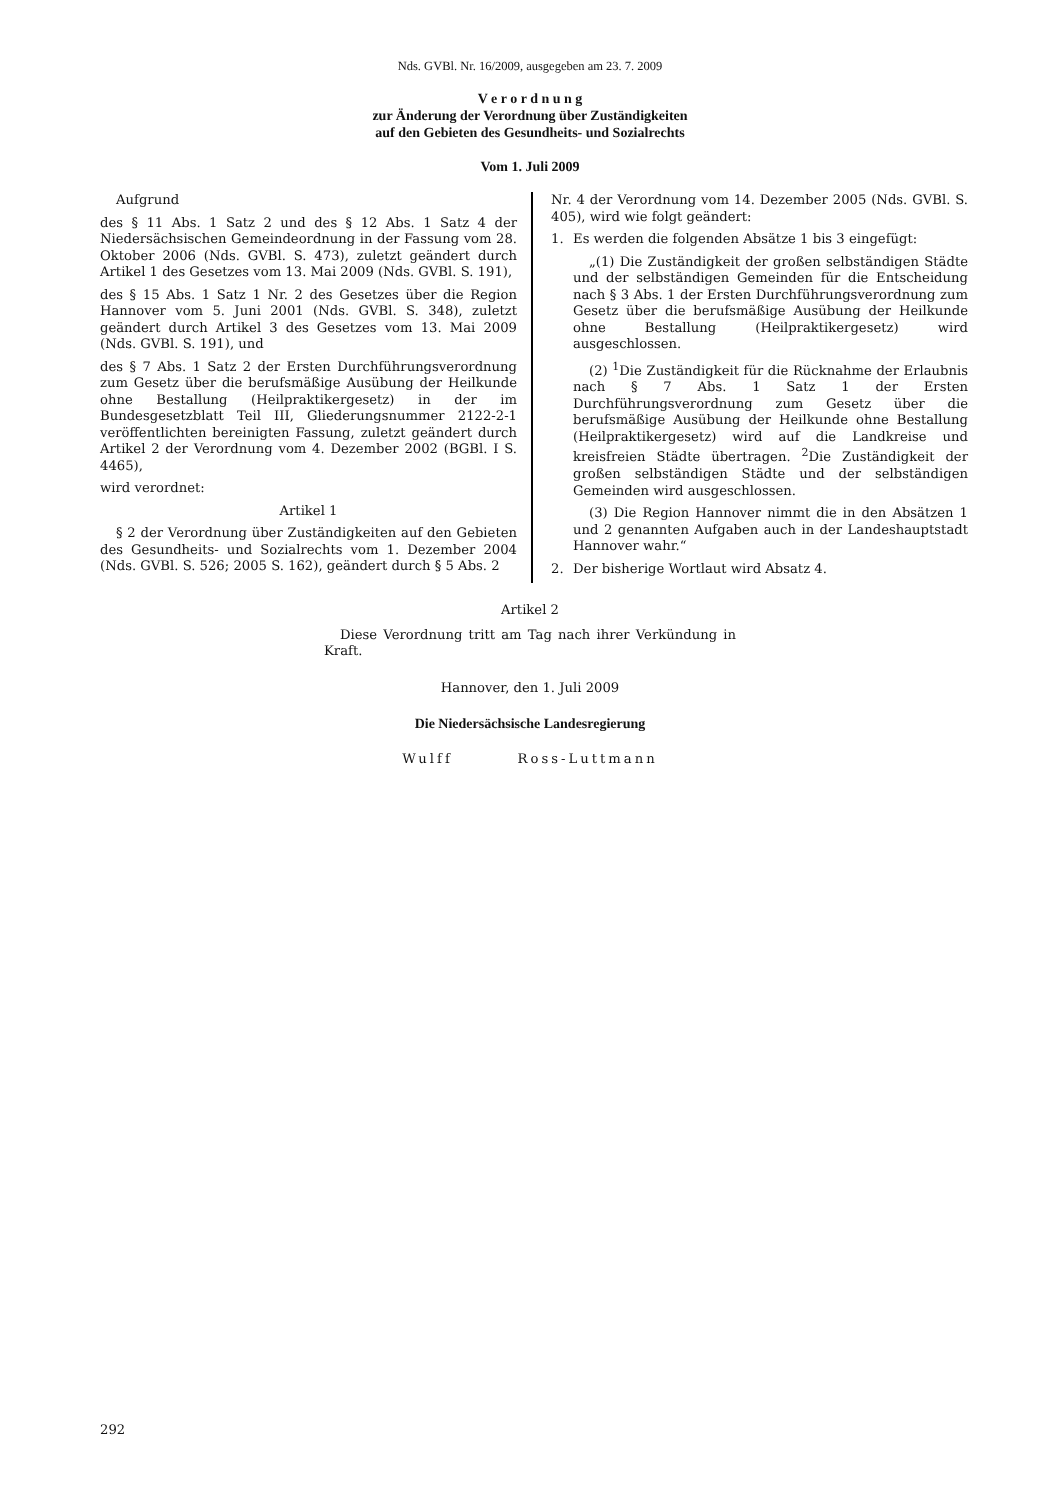Nds. GVBl. Nr. 16/2009, ausgegeben am 23. 7. 2009
V e r o r d n u n g
zur Änderung der Verordnung über Zuständigkeiten
auf den Gebieten des Gesundheits- und Sozialrechts
Vom 1. Juli 2009
Aufgrund
des § 11 Abs. 1 Satz 2 und des § 12 Abs. 1 Satz 4 der Niedersächsischen Gemeindeordnung in der Fassung vom 28. Oktober 2006 (Nds. GVBl. S. 473), zuletzt geändert durch Artikel 1 des Gesetzes vom 13. Mai 2009 (Nds. GVBl. S. 191),
des § 15 Abs. 1 Satz 1 Nr. 2 des Gesetzes über die Region Hannover vom 5. Juni 2001 (Nds. GVBl. S. 348), zuletzt geändert durch Artikel 3 des Gesetzes vom 13. Mai 2009 (Nds. GVBl. S. 191), und
des § 7 Abs. 1 Satz 2 der Ersten Durchführungsverordnung zum Gesetz über die berufsmäßige Ausübung der Heilkunde ohne Bestallung (Heilpraktikergesetz) in der im Bundesgesetzblatt Teil III, Gliederungsnummer 2122-2-1 veröffentlichten bereinigten Fassung, zuletzt geändert durch Artikel 2 der Verordnung vom 4. Dezember 2002 (BGBl. I S. 4465),
wird verordnet:
Artikel 1
§ 2 der Verordnung über Zuständigkeiten auf den Gebieten des Gesundheits- und Sozialrechts vom 1. Dezember 2004 (Nds. GVBl. S. 526; 2005 S. 162), geändert durch § 5 Abs. 2
Nr. 4 der Verordnung vom 14. Dezember 2005 (Nds. GVBl. S. 405), wird wie folgt geändert:
1. Es werden die folgenden Absätze 1 bis 3 eingefügt:
„(1) Die Zuständigkeit der großen selbständigen Städte und der selbständigen Gemeinden für die Entscheidung nach § 3 Abs. 1 der Ersten Durchführungsverordnung zum Gesetz über die berufsmäßige Ausübung der Heilkunde ohne Bestallung (Heilpraktikergesetz) wird ausgeschlossen.
(2) <sup>1</sup>Die Zuständigkeit für die Rücknahme der Erlaubnis nach § 7 Abs. 1 Satz 1 der Ersten Durchführungsverordnung zum Gesetz über die berufsmäßige Ausübung der Heilkunde ohne Bestallung (Heilpraktikergesetz) wird auf die Landkreise und kreisfreien Städte übertragen. <sup>2</sup>Die Zuständigkeit der großen selbständigen Städte und der selbständigen Gemeinden wird ausgeschlossen.
(3) Die Region Hannover nimmt die in den Absätzen 1 und 2 genannten Aufgaben auch in der Landeshauptstadt Hannover wahr.“
2. Der bisherige Wortlaut wird Absatz 4.
Artikel 2
Diese Verordnung tritt am Tag nach ihrer Verkündung in Kraft.
Hannover, den 1. Juli 2009
Die Niedersächsische Landesregierung
Wulff Ross-Luttmann
292